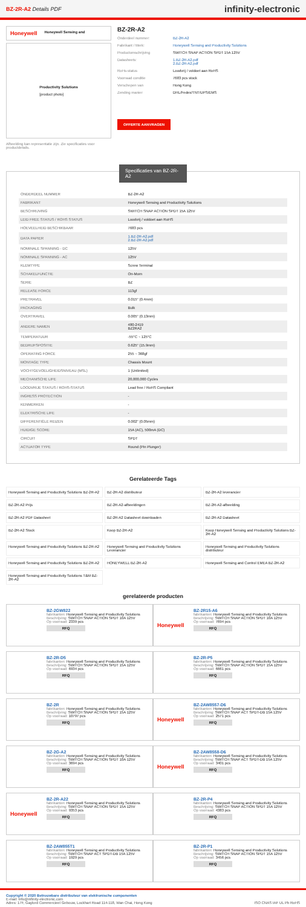BZ-2R-A2 Details PDF
infinity-electronic
Honeywell
Honeywell Sensing and
Productivity Solutions
[product photo]
Afbeelding kan representatie zijn. Zie specificaties voor productdetails.
BZ-2R-A2
Onderdeel nummer: BZ-2R-A2
Fabrikant / Merk: Honeywell Sensing and Productivity Solutions
Productomschrijving SWITCH SNAP ACTION SPDT 15A 125V
Datasheets: 1.BZ-2R-A2.pdf
2.BZ-2R-A2.pdf
RoHs-status Loodvrij / voldoet aan RoHS
Voorraad conditie 7683 pcs stock
Verschepen van Hong Kong
Zending manier DHL/Fedex/TNT/UPS/EMS
OFFERTE AANVRAGEN
Specificaties van BZ-2R-A2
| ONDERDEEL NUMMER | BZ-2R-A2 |
| FABRIKANT | Honeywell Sensing and Productivity Solutions |
| BESCHRIJVING | SWITCH SNAP ACTION SPDT 15A 125V |
| LEID FREE STATUS / ROHS STATUS | Loodvrij / voldoet aan RoHS |
| HOEVEELHEID BESCHIKBAAR | 7683 pcs |
| DATA PAPIER | 1.BZ-2R-A2.pdf 2.BZ-2R-A2.pdf |
| NOMINALE SPANNING - DC | 125V |
| NOMINALE SPANNING - AC | 125V |
| KLEMTYPE | Screw Terminal |
| SCHAKELFUNCTIE | On-Mom |
| SERIE | BZ |
| RELEASE FORCE | 113gf |
| PRETRAVEL | 0.015" (0.4mm) |
| PACKAGING | Bulk |
| OVERTRAVEL | 0.005" (0.13mm) |
| ANDERE NAMEN | 480-2419 BZ2RA2 |
| TEMPERATUUR | -55°C ~ 125°C |
| BEDRIJFSPOSITIE | 0.625" (15.9mm) |
| OPERATING FORCE | 255 ~ 368gf |
| MONTAGE TYPE | Chassis Mount |
| VOCHTGEVOELIGHEIDSNIVEAU (MSL) | 1 (Unlimited) |
| MECHANISCHE LIFE | 20,000,000 Cycles |
| LOODVRIJE STATUS / ROHS-STATUS | Lead free / RoHS Compliant |
| INGRESS PROTECTION | - |
| KENMERKEN | - |
| ELEKTRISCHE LIFE | - |
| DIFFERENTIËLE REIZEN | 0.002" (0.05mm) |
| HUIDIGE SCORE | 15A (AC), 500mA (DC) |
| CIRCUIT | SPDT |
| ACTUATOR TYPE | Round (Pin Plunger) |
Gerelateerde Tags
Honeywell Sensing and Productivity Solutions BZ-2R-A2
BZ-2R-A2 distributeur
BZ-2R-A2 leverancier
BZ-2R-A2 Prijs
BZ-2R-A2-afbeeldingen
BZ-2R-A2-afbeelding
BZ-2R-A2 PDF Datasheet
BZ-2R-A2 Datasheet downloaden
BZ-2R-A2 Datasheet
BZ-2R-A2 Stock
Koop BZ-2R-A2
Koop Honeywell Sensing and Productivity Solutions BZ-2R-A2
Honeywell Sensing and Productivity Solutions BZ-2R-A2
Honeywell Sensing and Productivity Solutions Leverancier
Honeywell Sensing and Productivity Solutions distributeur
Honeywell Sensing and Productivity Solutions BZ-2R-A2
HONEYWELL BZ-2R-A2
Honeywell Sensing and Control EMEA BZ-2R-A2
Honeywell Sensing and Productivity Solutions T&M BZ-2R-A2
gerelateerde producten
BZ-2GW822
fabrikanten: Honeywell Sensing and Productivity Solutions
Beschrijving: SWITCH SNAP ACTION SPDT 10A 125V
Op voorraad: 2339 pcs
RFQ
Honeywell
BZ-2R15-A6
fabrikanten: Honeywell Sensing and Productivity Solutions
Beschrijving: SWITCH SNAP ACTION SPDT 10A 125V
Op voorraad: 7694 pcs
RFQ
BZ-2R-D5
fabrikanten: Honeywell Sensing and Productivity Solutions
Beschrijving: SWITCH SNAP ACTION SPDT 15A 125V
Op voorraad: 6934 pcs
RFQ
BZ-2R-P5
fabrikanten: Honeywell Sensing and Productivity Solutions
Beschrijving: SWITCH SNAP ACTION SPDT 15A 125V
Op voorraad: 6661 pcs
RFQ
BZ-2R
fabrikanten: Honeywell Sensing and Productivity Solutions
Beschrijving: SWITCH SNAP ACTION SPDT 15A 125V
Op voorraad: 10797 pcs
RFQ
Honeywell
BZ-2AW8557-D6
fabrikanten: Honeywell Sensing and Productivity Solutions
Beschrijving: SWITCH SNAP ACT SPDT-DB 15A 125V
Op voorraad: 2571 pcs
RFQ
BZ-2G-A2
fabrikanten: Honeywell Sensing and Productivity Solutions
Beschrijving: SWITCH SNAP ACTION SPDT 10A 125V
Op voorraad: 3694 pcs
RFQ
Honeywell
BZ-2AW8558-D6
fabrikanten: Honeywell Sensing and Productivity Solutions
Beschrijving: SWITCH SNAP ACT SPDT-DB 15A 125V
Op voorraad: 3401 pcs
RFQ
Honeywell
BZ-2R-A22
fabrikanten: Honeywell Sensing and Productivity Solutions
Beschrijving: SWITCH SNAP ACTION SPDT 15A 125V
Op voorraad: 9353 pcs
RFQ
BZ-2R-P4
fabrikanten: Honeywell Sensing and Productivity Solutions
Beschrijving: SWITCH SNAP ACTION SPDT 15A 125V
Op voorraad: 4383 pcs
RFQ
BZ-2AW855T1
fabrikanten: Honeywell Sensing and Productivity Solutions
Beschrijving: SWITCH SNAP ACT SPDT-DB 15A 125V
Op voorraad: 1929 pcs
RFQ
BZ-2R-P1
fabrikanten: Honeywell Sensing and Productivity Solutions
Beschrijving: SWITCH SNAP ACTION SPDT 15A 125V
Op voorraad: 3456 pcs
RFQ
Copyright © 2020 Betrouwbare distributeur van elektronische componenten
E-mail: Info@infinity-electronic.com
Adres: 17F, Gaylord Commercieel Gebouw, Lockhart Road 114-118, Wan Chai, Hong Kong ISO CNAS IAF UL Pb RoHS